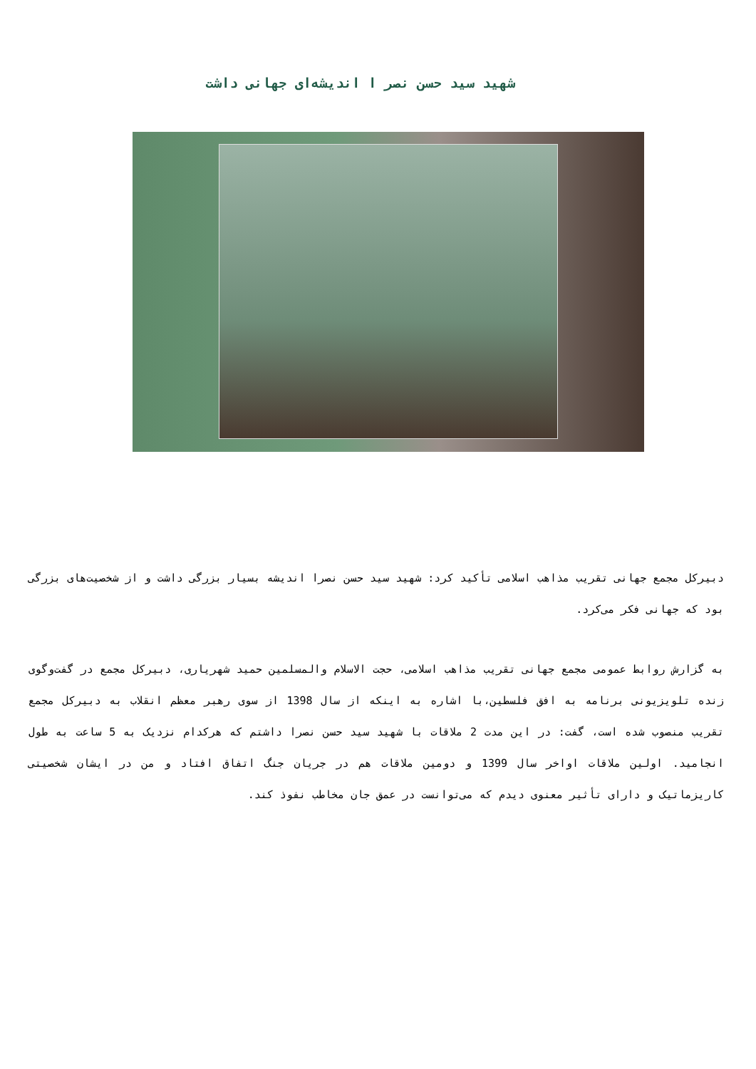شهید سید حسن نصر ا اندیشه‌ای جهانی داشت
دبیرکل مجمع جهانی تقریب مذاهب اسلامی تأکید کرد: شهید سید حسن نصرا اندیشه بسیار بزرگی داشت و از شخصیت‌های بزرگی بود که جهانی فکر می‌کرد.
به گزارش روابط عمومی مجمع جهانی تقریب مذاهب اسلامی، حجت الاسلام والمسلمین حمید شهریاری، دبیرکل مجمع در گفت‌وگوی زنده تلویزیونی برنامه به افق فلسطین،با اشاره به اینکه از سال 1398 از سوی رهبر معظم انقلاب به دبیرکل مجمع تقریب منصوب شده است، گفت: در این مدت 2 ملاقات با شهید سید حسن نصرا داشتم که هرکدام نزدیک به 5 ساعت به طول انجامید. اولین ملاقات اواخر سال 1399 و دومین ملاقات هم در جریان جنگ اتفاق افتاد و من در ایشان شخصیتی کاریزماتیک و دارای تأثیر معنوی دیدم که می‌توانست در عمق جان مخاطب نفوذ کند.